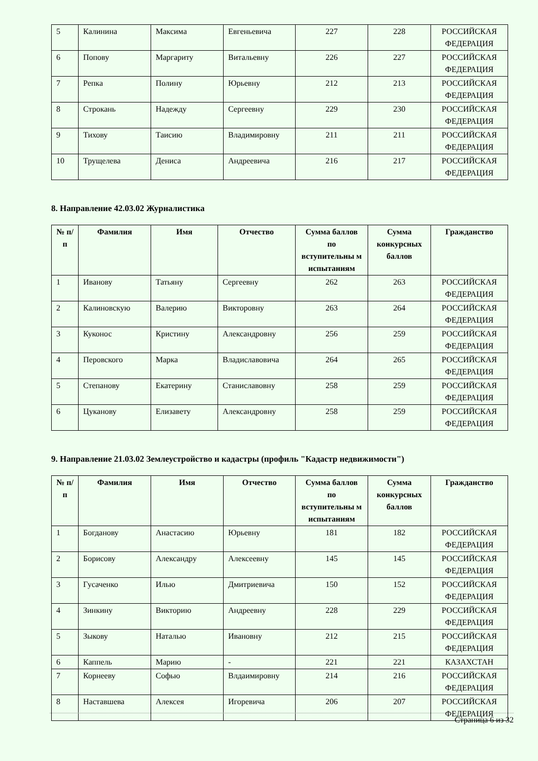| 5 | Калинина | Максима | Евгеньевича | 227 | 228 | РОССИЙСКАЯ ФЕДЕРАЦИЯ |
| 6 | Попову | Маргариту | Витальевну | 226 | 227 | РОССИЙСКАЯ ФЕДЕРАЦИЯ |
| 7 | Репка | Полину | Юрьевну | 212 | 213 | РОССИЙСКАЯ ФЕДЕРАЦИЯ |
| 8 | Строкань | Надежду | Сергеевну | 229 | 230 | РОССИЙСКАЯ ФЕДЕРАЦИЯ |
| 9 | Тихову | Таисию | Владимировну | 211 | 211 | РОССИЙСКАЯ ФЕДЕРАЦИЯ |
| 10 | Трущелева | Дениса | Андреевича | 216 | 217 | РОССИЙСКАЯ ФЕДЕРАЦИЯ |
8. Направление 42.03.02 Журналистика
| № п/п | Фамилия | Имя | Отчество | Сумма баллов по вступительны м испытаниям | Сумма конкурсных баллов | Гражданство |
| --- | --- | --- | --- | --- | --- | --- |
| 1 | Иванову | Татьяну | Сергеевну | 262 | 263 | РОССИЙСКАЯ ФЕДЕРАЦИЯ |
| 2 | Калиновскую | Валерию | Викторовну | 263 | 264 | РОССИЙСКАЯ ФЕДЕРАЦИЯ |
| 3 | Куконос | Кристину | Александровну | 256 | 259 | РОССИЙСКАЯ ФЕДЕРАЦИЯ |
| 4 | Перовского | Марка | Владиславовича | 264 | 265 | РОССИЙСКАЯ ФЕДЕРАЦИЯ |
| 5 | Степанову | Екатерину | Станиславовну | 258 | 259 | РОССИЙСКАЯ ФЕДЕРАЦИЯ |
| 6 | Цуканову | Елизавету | Александровну | 258 | 259 | РОССИЙСКАЯ ФЕДЕРАЦИЯ |
9. Направление 21.03.02 Землеустройство и кадастры (профиль "Кадастр недвижимости")
| № п/п | Фамилия | Имя | Отчество | Сумма баллов по вступительны м испытаниям | Сумма конкурсных баллов | Гражданство |
| --- | --- | --- | --- | --- | --- | --- |
| 1 | Богданову | Анастасию | Юрьевну | 181 | 182 | РОССИЙСКАЯ ФЕДЕРАЦИЯ |
| 2 | Борисову | Александру | Алексеевну | 145 | 145 | РОССИЙСКАЯ ФЕДЕРАЦИЯ |
| 3 | Гусаченко | Илью | Дмитриевича | 150 | 152 | РОССИЙСКАЯ ФЕДЕРАЦИЯ |
| 4 | Зинкину | Викторию | Андреевну | 228 | 229 | РОССИЙСКАЯ ФЕДЕРАЦИЯ |
| 5 | Зыкову | Наталью | Ивановну | 212 | 215 | РОССИЙСКАЯ ФЕДЕРАЦИЯ |
| 6 | Каппель | Марию | - | 221 | 221 | КАЗАХСТАН |
| 7 | Корнееву | Софью | Влдаимировну | 214 | 216 | РОССИЙСКАЯ ФЕДЕРАЦИЯ |
| 8 | Наставшева | Алексея | Игоревича | 206 | 207 | РОССИЙСКАЯ ФЕДЕРАЦИЯ |
Страница 6 из 32